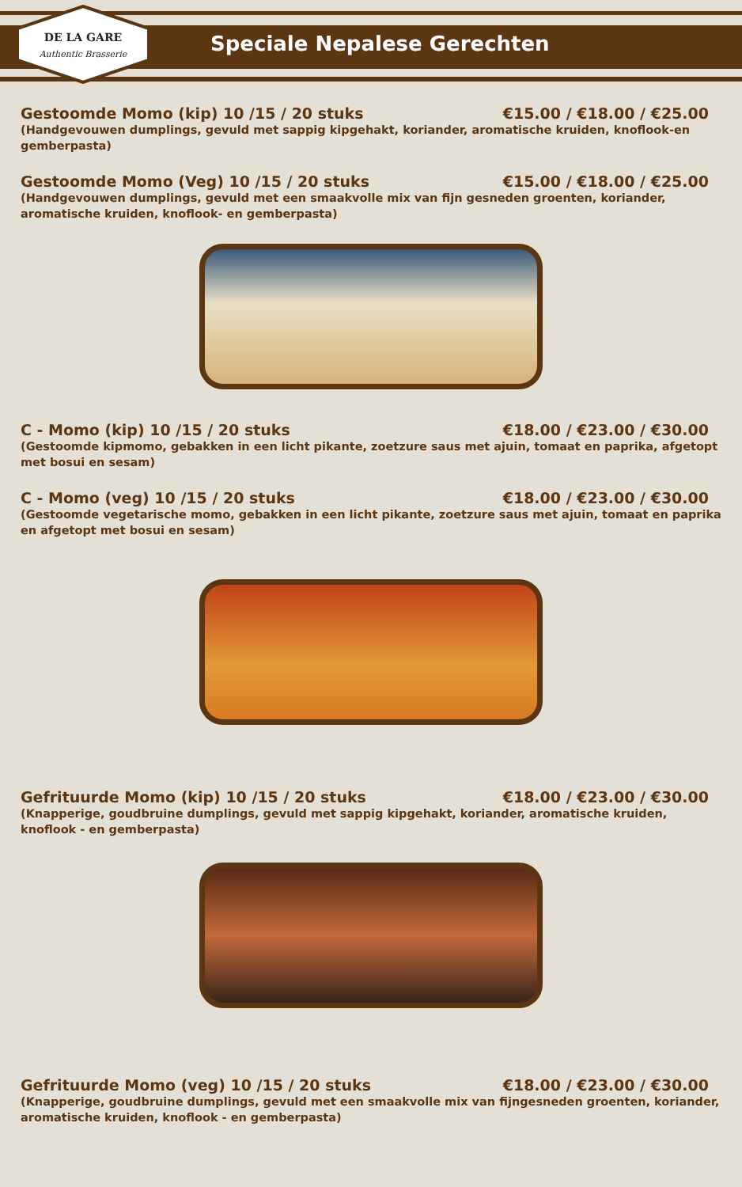DE LA GARE
Authentic Brasserie
Speciale Nepalese Gerechten
Gestoomde Momo (kip) 10 /15 / 20 stuks €15.00 / €18.00 / €25.00
(Handgevouwen dumplings, gevuld met sappig kipgehakt, koriander, aromatische kruiden, knoflook-en gemberpasta)
Gestoomde Momo (Veg) 10 /15 / 20 stuks €15.00 / €18.00 / €25.00
(Handgevouwen dumplings, gevuld met een smaakvolle mix van fijn gesneden groenten, koriander, aromatische kruiden, knoflook- en gemberpasta)
C - Momo (kip) 10 /15 / 20 stuks €18.00 / €23.00 / €30.00
(Gestoomde kipmomo, gebakken in een licht pikante, zoetzure saus met ajuin, tomaat en paprika, afgetopt met bosui en sesam)
C - Momo (veg) 10 /15 / 20 stuks €18.00 / €23.00 / €30.00
(Gestoomde vegetarische momo, gebakken in een licht pikante, zoetzure saus met ajuin, tomaat en paprika en afgetopt met bosui en sesam)
Gefrituurde Momo (kip) 10 /15 / 20 stuks €18.00 / €23.00 / €30.00
(Knapperige, goudbruine dumplings, gevuld met sappig kipgehakt, koriander, aromatische kruiden, knoflook - en gemberpasta)
Gefrituurde Momo (veg) 10 /15 / 20 stuks €18.00 / €23.00 / €30.00
(Knapperige, goudbruine dumplings, gevuld met een smaakvolle mix van fijngesneden groenten, koriander, aromatische kruiden, knoflook - en gemberpasta)